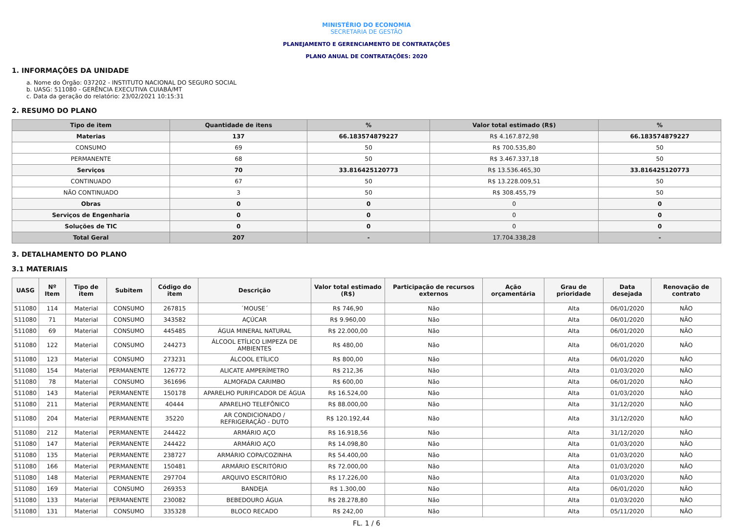MINISTÉRIO DO ECONOMIA
SECRETARIA DE GESTÃO
PLANEJAMENTO E GERENCIAMENTO DE CONTRATAÇÕES
PLANO ANUAL DE CONTRATAÇÕES: 2020
1. INFORMAÇÕES DA UNIDADE
a. Nome do Órgão: 037202 - INSTITUTO NACIONAL DO SEGURO SOCIAL
b. UASG: 511080 - GERÊNCIA EXECUTIVA CUIABÁ/MT
c. Data da geração do relatório: 23/02/2021 10:15:31
2. RESUMO DO PLANO
| Tipo de item | Quantidade de itens | % | Valor total estimado (R$) | % |
| --- | --- | --- | --- | --- |
| Materias | 137 | 66.183574879227 | R$ 4.167.872,98 | 66.183574879227 |
| CONSUMO | 69 | 50 | R$ 700.535,80 | 50 |
| PERMANENTE | 68 | 50 | R$ 3.467.337,18 | 50 |
| Serviços | 70 | 33.816425120773 | R$ 13.536.465,30 | 33.816425120773 |
| CONTINUADO | 67 | 50 | R$ 13.228.009,51 | 50 |
| NÃO CONTINUADO | 3 | 50 | R$ 308.455,79 | 50 |
| Obras | 0 | 0 | 0 | 0 |
| Serviços de Engenharia | 0 | 0 | 0 | 0 |
| Soluções de TIC | 0 | 0 | 0 | 0 |
| Total Geral | 207 | - | 17.704.338,28 | - |
3. DETALHAMENTO DO PLANO
3.1 MATERIAIS
| UASG | Nº Item | Tipo de item | Subitem | Código do item | Descrição | Valor total estimado (R$) | Participação de recursos externos | Ação orçamentária | Grau de prioridade | Data desejada | Renovação de contrato |
| --- | --- | --- | --- | --- | --- | --- | --- | --- | --- | --- | --- |
| 511080 | 114 | Material | CONSUMO | 267815 | ´MOUSE´ | R$ 746,90 | Não | | Alta | 06/01/2020 | NÃO |
| 511080 | 71 | Material | CONSUMO | 343582 | AÇÚCAR | R$ 9.960,00 | Não | | Alta | 06/01/2020 | NÃO |
| 511080 | 69 | Material | CONSUMO | 445485 | ÁGUA MINERAL NATURAL | R$ 22.000,00 | Não | | Alta | 06/01/2020 | NÃO |
| 511080 | 122 | Material | CONSUMO | 244273 | ÁLCOOL ETÍLICO LIMPEZA DE AMBIENTES | R$ 480,00 | Não | | Alta | 06/01/2020 | NÃO |
| 511080 | 123 | Material | CONSUMO | 273231 | ÁLCOOL ETÍLICO | R$ 800,00 | Não | | Alta | 06/01/2020 | NÃO |
| 511080 | 154 | Material | PERMANENTE | 126772 | ALICATE AMPERÍMETRO | R$ 212,36 | Não | | Alta | 01/03/2020 | NÃO |
| 511080 | 78 | Material | CONSUMO | 361696 | ALMOFADA CARIMBO | R$ 600,00 | Não | | Alta | 06/01/2020 | NÃO |
| 511080 | 143 | Material | PERMANENTE | 150178 | APARELHO PURIFICADOR DE ÁGUA | R$ 16.524,00 | Não | | Alta | 01/03/2020 | NÃO |
| 511080 | 211 | Material | PERMANENTE | 40444 | APARELHO TELEFÔNICO | R$ 88.000,00 | Não | | Alta | 31/12/2020 | NÃO |
| 511080 | 204 | Material | PERMANENTE | 35220 | AR CONDICIONADO / REFRIGERAÇÃO - DUTO | R$ 120.192,44 | Não | | Alta | 31/12/2020 | NÃO |
| 511080 | 212 | Material | PERMANENTE | 244422 | ARMÁRIO AÇO | R$ 16.918,56 | Não | | Alta | 31/12/2020 | NÃO |
| 511080 | 147 | Material | PERMANENTE | 244422 | ARMÁRIO AÇO | R$ 14.098,80 | Não | | Alta | 01/03/2020 | NÃO |
| 511080 | 135 | Material | PERMANENTE | 238727 | ARMÁRIO COPA/COZINHA | R$ 54.400,00 | Não | | Alta | 01/03/2020 | NÃO |
| 511080 | 166 | Material | PERMANENTE | 150481 | ARMÁRIO ESCRITÓRIO | R$ 72.000,00 | Não | | Alta | 01/03/2020 | NÃO |
| 511080 | 148 | Material | PERMANENTE | 297704 | ARQUIVO ESCRITÓRIO | R$ 17.226,00 | Não | | Alta | 01/03/2020 | NÃO |
| 511080 | 169 | Material | CONSUMO | 269353 | BANDEJA | R$ 1.300,00 | Não | | Alta | 06/01/2020 | NÃO |
| 511080 | 133 | Material | PERMANENTE | 230082 | BEBEDOURO ÁGUA | R$ 28.278,80 | Não | | Alta | 01/03/2020 | NÃO |
| 511080 | 131 | Material | CONSUMO | 335328 | BLOCO RECADO | R$ 242,00 | Não | | Alta | 05/11/2020 | NÃO |
FL. 1 / 6